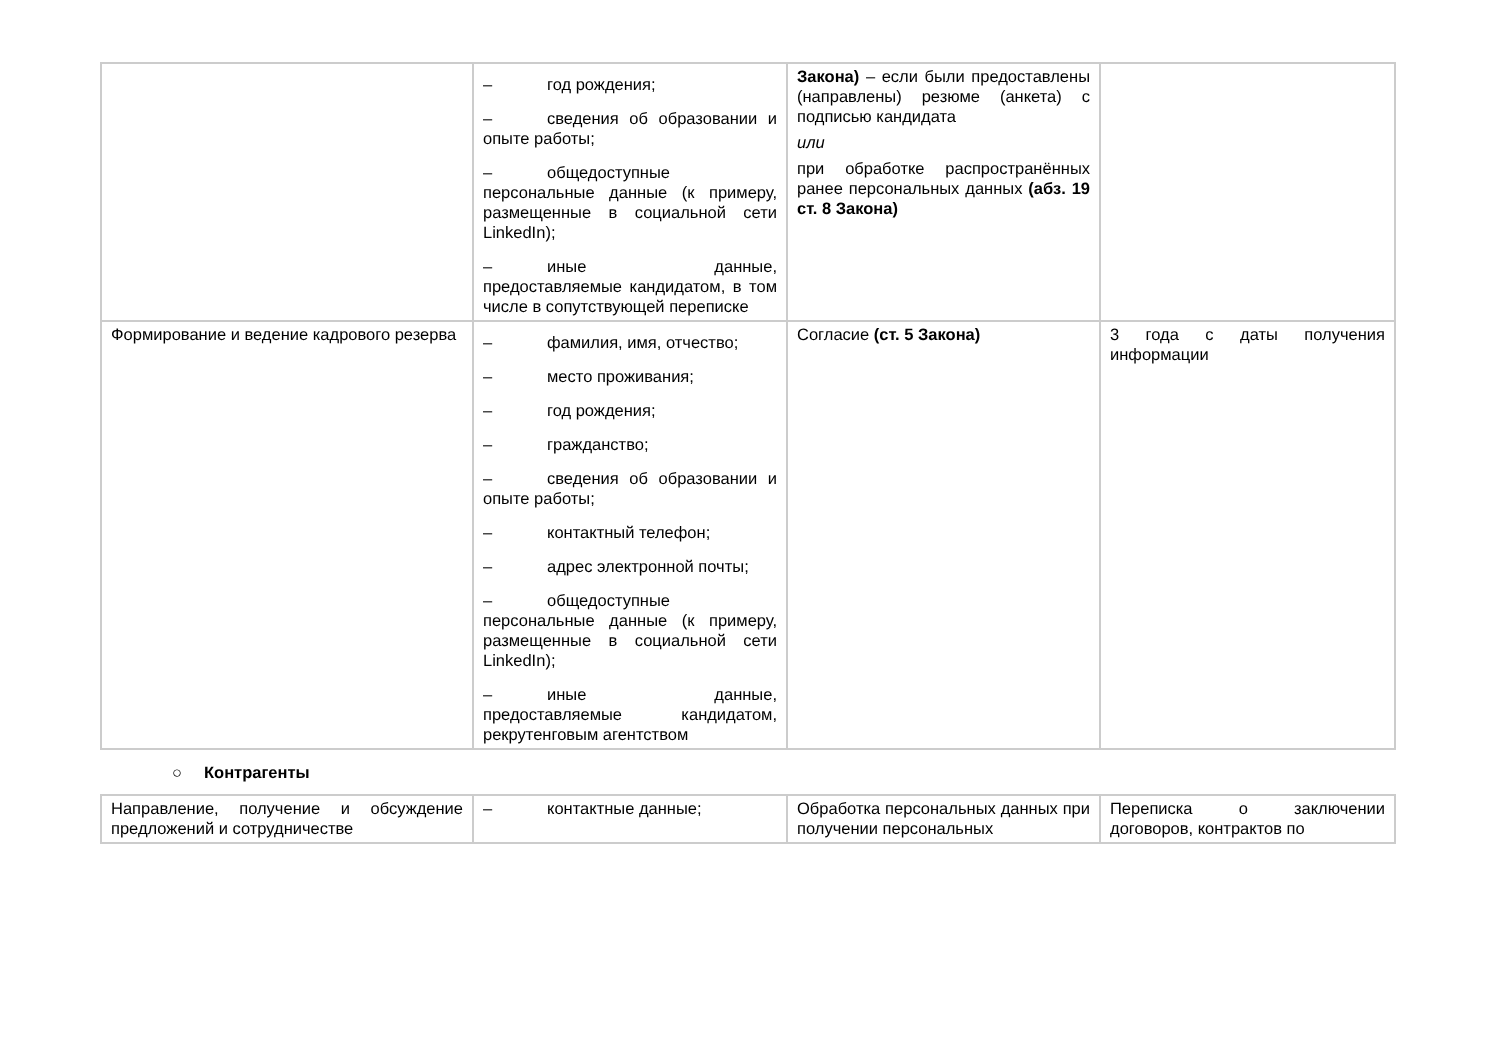| | – год рождения; – сведения об образовании и опыте работы; – общедоступные персональные данные (к примеру, размещенные в социальной сети LinkedIn); – иные данные, предоставляемые кандидатом, в том числе в сопутствующей переписке | Закона) – если были предоставлены (направлены) резюме (анкета) с подписью кандидата или при обработке распространённых ранее персональных данных (абз. 19 ст. 8 Закона) | |
| Формирование и ведение кадрового резерва | – фамилия, имя, отчество; – место проживания; – год рождения; – гражданство; – сведения об образовании и опыте работы; – контактный телефон; – адрес электронной почты; – общедоступные персональные данные (к примеру, размещенные в социальной сети LinkedIn); – иные данные, предоставляемые кандидатом, рекрутенговым агентством | Согласие (ст. 5 Закона) | 3 года с даты получения информации |
○ Контрагенты
| Направление, получение и обсуждение предложений и сотрудничестве | – контактные данные; | Обработка персональных данных при получении персональных | Переписка о заключении договоров, контрактов по |